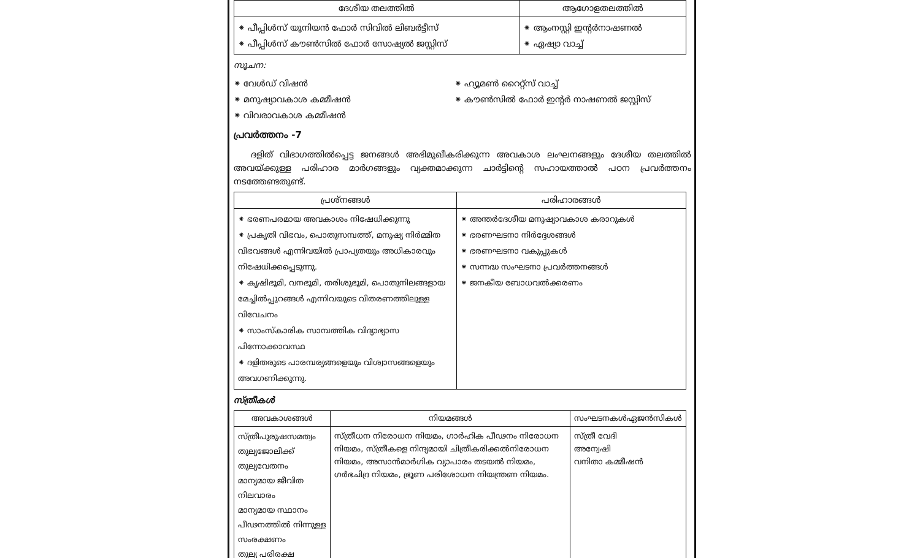| ദേശീയ തലത്തിൽ | ആഗോളതലത്തിൽ |
| --- | --- |
| ⁕ പീപ്പിൾസ് യൂനിയൻ ഫോർ സിവിൽ ലിബർട്ടീസ് ⁕ പീപ്പിൾസ് കൗൺസിൽ ഫോർ സോഷ്യൽ ജസ്റ്റിസ് | ⁕ ആംനസ്റ്റി ഇന്റർനാഷണൽ ⁕ ഏഷ്യാ വാച്ച് |
സൂചന:
⁕ വേൾഡ് വിഷൻ
⁕ മനുഷ്യാവകാശ കമ്മീഷൻ
⁕ വിവരാവകാശ കമ്മീഷൻ
⁕ ഹ്യൂമൺ റൈറ്റ്സ് വാച്ച്
⁕ കൗൺസിൽ ഫോർ ഇന്റർ നാഷണൽ ജസ്റ്റിസ്
പ്രവർത്തനം -7
  ദളിത് വിഭാഗത്തിൽപ്പെട്ട ജനങ്ങൾ അഭിമുഖീകരിക്കുന്ന അവകാശ ലംഘനങ്ങളും ദേശീയ തലത്തിൽ അവയ്ക്കുള്ള പരിഹാര മാർഗങ്ങളും വ്യക്തമാക്കുന്ന ചാർട്ടിന്റെ സഹായത്താൽ പഠന പ്രവർത്തനം നടത്തേണ്ടതുണ്ട്.
| പ്രശ്നങ്ങൾ | പരിഹാരങ്ങൾ |
| --- | --- |
| ⁕ ഭരണപരമായ അവകാശം നിഷേധിക്കുന്നു ⁕ പ്രകൃതി വിഭവം, പൊതുസമ്പത്ത്, മനുഷ്യ നിർമ്മിത വിഭവങ്ങൾ എന്നിവയിൽ പ്രാപ്യതയും അധികാരവും നിഷേധിക്കപ്പെടുന്നു. ⁕ കൃഷിഭൂമി, വനഭൂമി, തരിശുഭൂമി, പൊതുനിലങ്ങളായ മേച്ചിൽപ്പുറങ്ങൾ എന്നിവയുടെ വിതരണത്തിലുള്ള വിവേചനം ⁕ സാംസ്കാരിക സാമ്പത്തിക വിദ്യാഭ്യാസ പിന്നോക്കാവസ്ഥ ⁕ ദളിതരുടെ പാരമ്പര്യങ്ങളെയും വിശ്വാസങ്ങളെയും അവഗണിക്കുന്നു. | ⁕ അന്തർദേശീയ മനുഷ്യാവകാശ കരാറുകൾ ⁕ ഭരണഘടനാ നിർദ്ദേശങ്ങൾ ⁕ ഭരണഘടനാ വകുപ്പുകൾ ⁕ സന്നദ്ധ സംഘടനാ പ്രവർത്തനങ്ങൾ ⁕ ജനകീയ ബോധവൽക്കരണം |
സ്ത്രീകൾ
| അവകാശങ്ങൾ | നിയമങ്ങൾ | സംഘടനകൾഏജൻസികൾ |
| --- | --- | --- |
| സ്ത്രീപുരുഷസമത്വം തുല്യജോലിക്ക് തുല്യവേതനം മാന്യമായ ജീവിത നിലവാരം മാന്യമായ സ്ഥാനം പീഢനത്തിൽ നിന്നുള്ള സംരക്ഷണം തുല്യ പരിരക്ഷ | സ്ത്രീധന നിരോധന നിയമം, ഗാർഹിക പീഢനം നിരോധന നിയമം, സ്ത്രീകളെ നിന്ദ്യമായി ചിത്രീകരിക്കൽനിരോധന നിയമം, അസാൻമാർഗിക വ്യാപാരം തടയൽ നിയമം, ഗർഭചിദ്ര നിയമം, ഭ്രൂണ പരിശോധന നിയന്ത്രണ നിയമം. | സ്ത്രീ വേദി അന്വേഷി വനിതാ കമ്മീഷൻ |